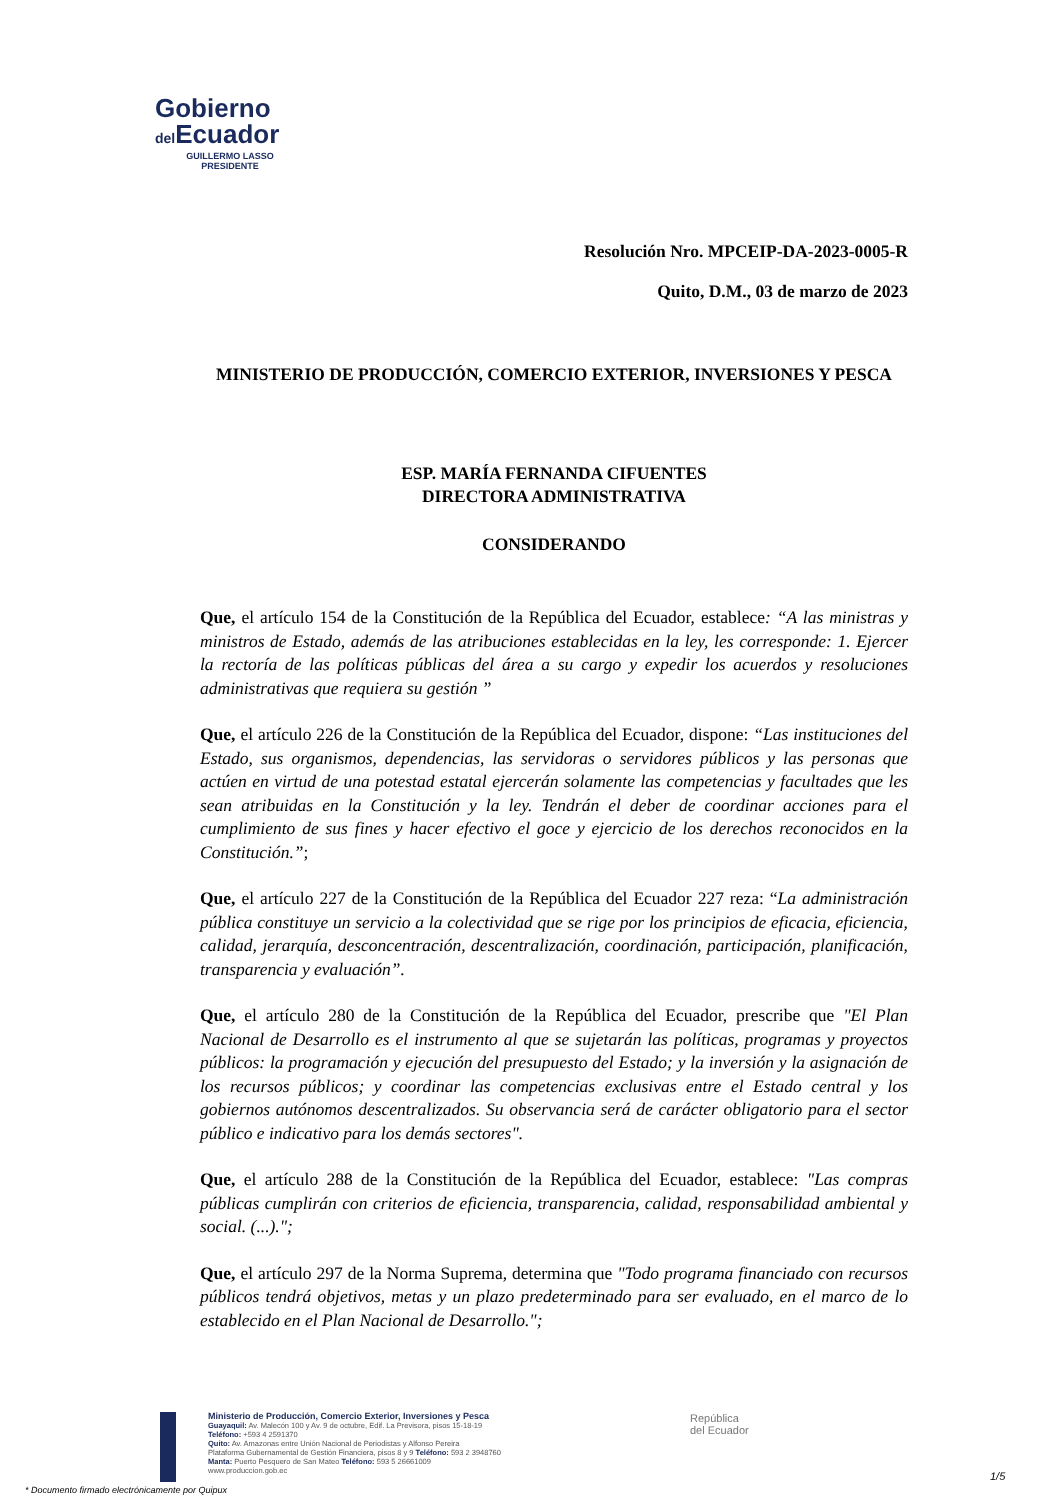Gobierno
del Ecuador
GUILLERMO LASSO
PRESIDENTE
Resolución Nro. MPCEIP-DA-2023-0005-R
Quito, D.M., 03 de marzo de 2023
MINISTERIO DE PRODUCCIÓN, COMERCIO EXTERIOR, INVERSIONES Y PESCA
ESP. MARÍA FERNANDA CIFUENTES
DIRECTORA ADMINISTRATIVA
CONSIDERANDO
Que, el artículo 154 de la Constitución de la República del Ecuador, establece: “A las ministras y ministros de Estado, además de las atribuciones establecidas en la ley, les corresponde: 1. Ejercer la rectoría de las políticas públicas del área a su cargo y expedir los acuerdos y resoluciones administrativas que requiera su gestión ”
Que, el artículo 226 de la Constitución de la República del Ecuador, dispone: “Las instituciones del Estado, sus organismos, dependencias, las servidoras o servidores públicos y las personas que actúen en virtud de una potestad estatal ejercerán solamente las competencias y facultades que les sean atribuidas en la Constitución y la ley. Tendrán el deber de coordinar acciones para el cumplimiento de sus fines y hacer efectivo el goce y ejercicio de los derechos reconocidos en la Constitución.”;
Que, el artículo 227 de la Constitución de la República del Ecuador 227 reza: “La administración pública constituye un servicio a la colectividad que se rige por los principios de eficacia, eficiencia, calidad, jerarquía, desconcentración, descentralización, coordinación, participación, planificación, transparencia y evaluación”.
Que, el artículo 280 de la Constitución de la República del Ecuador, prescribe que "El Plan Nacional de Desarrollo es el instrumento al que se sujetarán las políticas, programas y proyectos públicos: la programación y ejecución del presupuesto del Estado; y la inversión y la asignación de los recursos públicos; y coordinar las competencias exclusivas entre el Estado central y los gobiernos autónomos descentralizados. Su observancia será de carácter obligatorio para el sector público e indicativo para los demás sectores".
Que, el artículo 288 de la Constitución de la República del Ecuador, establece: "Las compras públicas cumplirán con criterios de eficiencia, transparencia, calidad, responsabilidad ambiental y social. (...).";
Que, el artículo 297 de la Norma Suprema, determina que "Todo programa financiado con recursos públicos tendrá objetivos, metas y un plazo predeterminado para ser evaluado, en el marco de lo establecido en el Plan Nacional de Desarrollo.";
Ministerio de Producción, Comercio Exterior, Inversiones y Pesca
Guayaquil: Av. Malecón 100 y Av. 9 de octubre, Edif. La Previsora, pisos 15-18-19
Teléfono: +593 4 2591370
Quito: Av. Amazonas entre Unión Nacional de Periodistas y Alfonso Pereira
Plataforma Gubernamental de Gestión Financiera, pisos 8 y 9 Teléfono: 593 2 3948760
Manta: Puerto Pesquero de San Mateo Teléfono: 593 5 26661009
www.produccion.gob.ec
República
del Ecuador
* Documento firmado electrónicamente por Quipux
1/5